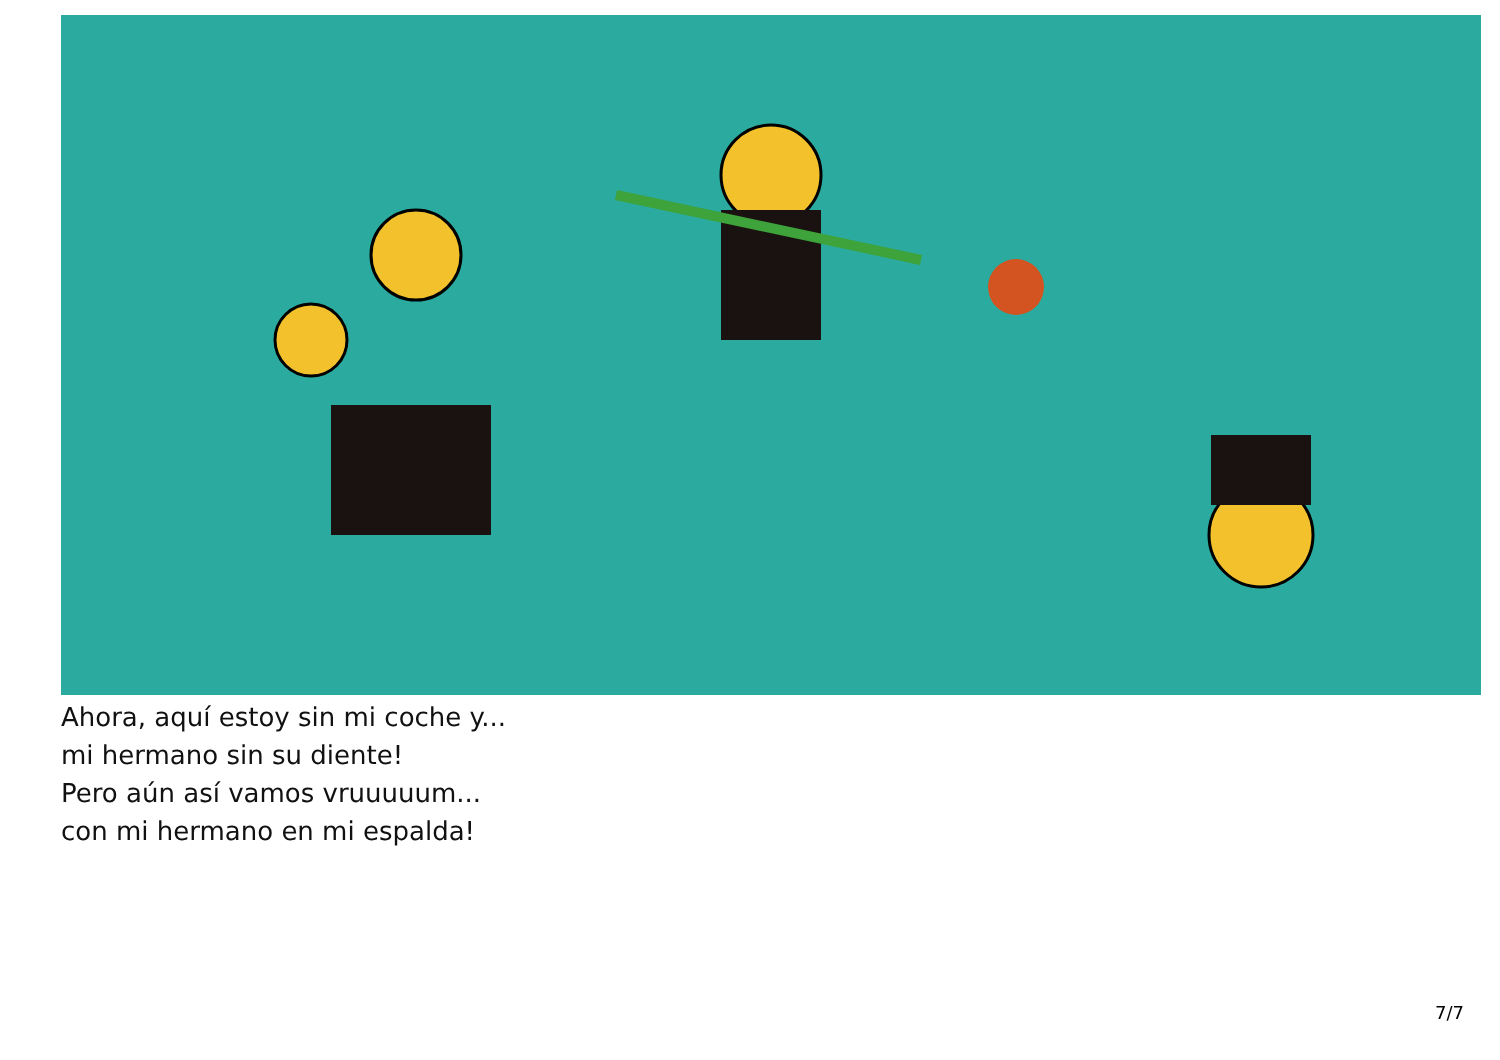Ahora, aquí estoy sin mi coche y...
mi hermano sin su diente!
Pero aún así vamos vruuuuum...
con mi hermano en mi espalda!
7/7